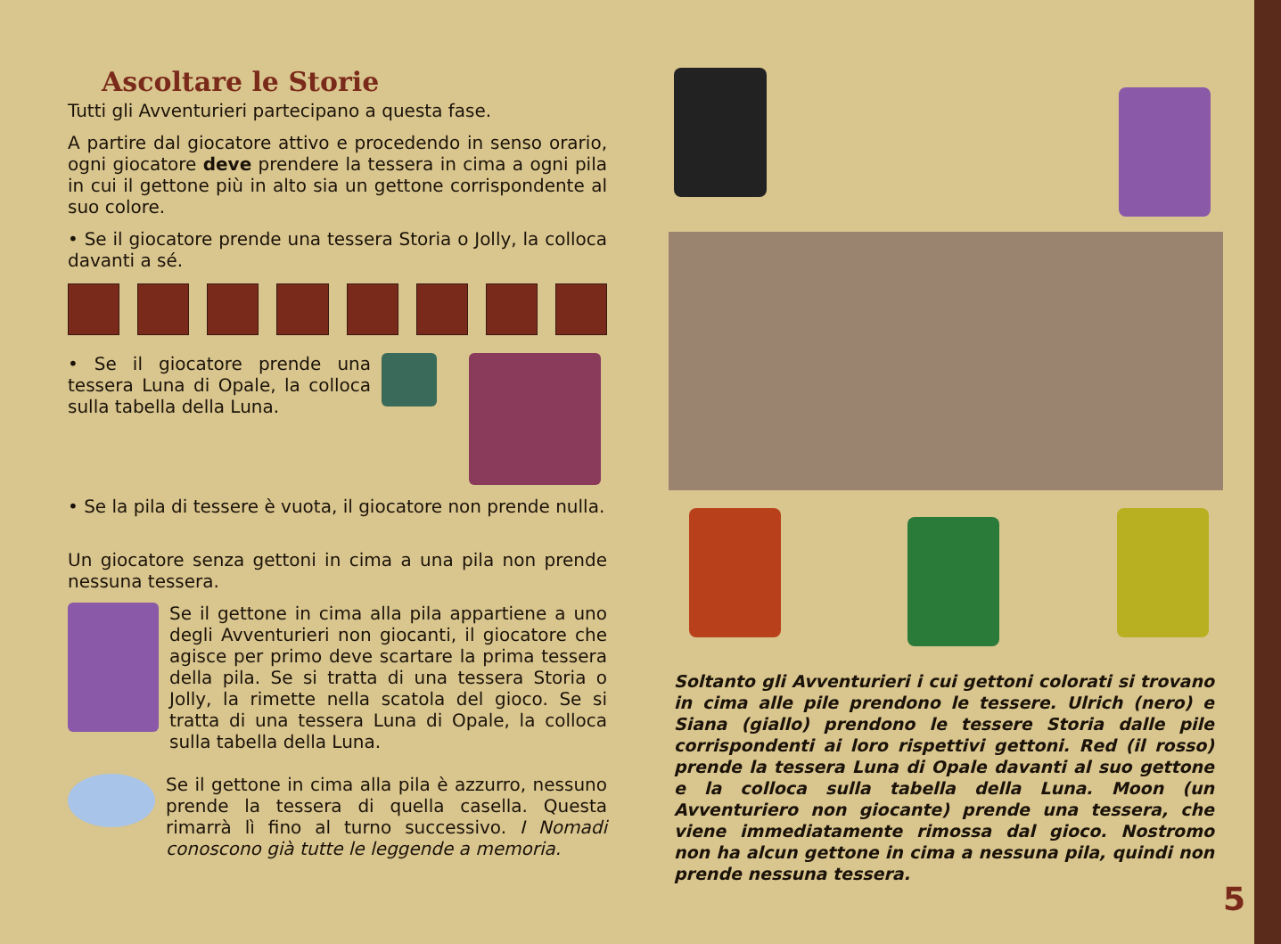Ascoltare le Storie
Tutti gli Avventurieri partecipano a questa fase.
A partire dal giocatore attivo e procedendo in senso orario, ogni giocatore deve prendere la tessera in cima a ogni pila in cui il gettone più in alto sia un gettone corrispondente al suo colore.
• Se il giocatore prende una tessera Storia o Jolly, la colloca davanti a sé.
• Se il giocatore prende una tessera Luna di Opale, la colloca sulla tabella della Luna.
• Se la pila di tessere è vuota, il giocatore non prende nulla.
Un giocatore senza gettoni in cima a una pila non prende nessuna tessera.
Se il gettone in cima alla pila appartiene a uno degli Avventurieri non giocanti, il giocatore che agisce per primo deve scartare la prima tessera della pila. Se si tratta di una tessera Storia o Jolly, la rimette nella scatola del gioco. Se si tratta di una tessera Luna di Opale, la colloca sulla tabella della Luna.
Se il gettone in cima alla pila è azzurro, nessuno prende la tessera di quella casella. Questa rimarrà lì fino al turno successivo. I Nomadi conoscono già tutte le leggende a memoria.
Soltanto gli Avventurieri i cui gettoni colorati si trovano in cima alle pile prendono le tessere. Ulrich (nero) e Siana (giallo) prendono le tessere Storia dalle pile corrispondenti ai loro rispettivi gettoni. Red (il rosso) prende la tessera Luna di Opale davanti al suo gettone e la colloca sulla tabella della Luna. Moon (un Avventuriero non giocante) prende una tessera, che viene immediatamente rimossa dal gioco. Nostromo non ha alcun gettone in cima a nessuna pila, quindi non prende nessuna tessera.
5